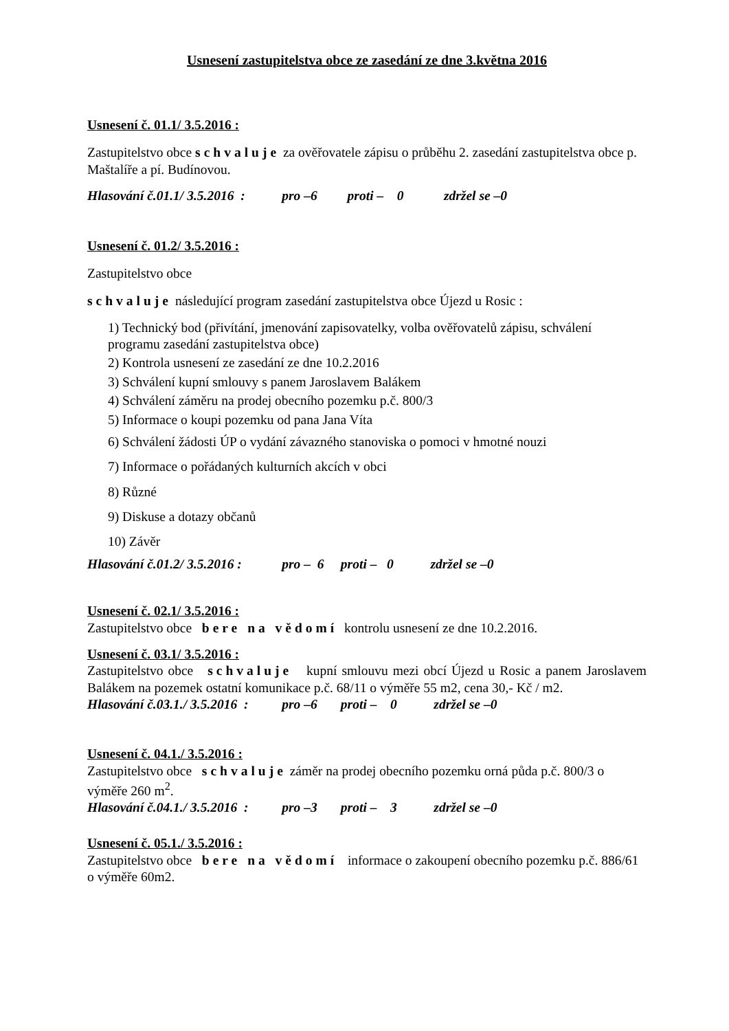Usnesení zastupitelstva obce ze zasedání ze dne 3.května 2016
Usnesení č. 01.1/ 3.5.2016 :
Zastupitelstvo obce schvaluje za ověřovatele zápisu o průběhu 2. zasedání zastupitelstva obce p. Maštalíře a pí. Budínovou.
Hlasování č.01.1/ 3.5.2016 : pro –6 proti – 0 zdržel se –0
Usnesení č. 01.2/ 3.5.2016 :
Zastupitelstvo obce
schvaluje následující program zasedání zastupitelstva obce Újezd u Rosic :
1) Technický bod (přivítání, jmenování zapisovatelky, volba ověřovatelů zápisu, schválení programu zasedání zastupitelstva obce)
2) Kontrola usnesení ze zasedání ze dne 10.2.2016
3) Schválení kupní smlouvy s panem Jaroslavem Balákem
4) Schválení záměru na prodej obecního pozemku p.č. 800/3
5) Informace o koupi pozemku od pana Jana Víta
6) Schválení žádosti ÚP o vydání závazného stanoviska o pomoci v hmotné nouzi
7) Informace o pořádaných kulturních akcích v obci
8) Různé
9) Diskuse a dotazy občanů
10) Závěr
Hlasování č.01.2/ 3.5.2016 : pro – 6 proti – 0 zdržel se –0
Usnesení č. 02.1/ 3.5.2016 :
Zastupitelstvo obce bere na vědomí kontrolu usnesení ze dne 10.2.2016.
Usnesení č. 03.1/ 3.5.2016 :
Zastupitelstvo obce schvaluje kupní smlouvu mezi obcí Újezd u Rosic a panem Jaroslavem Balákem na pozemek ostatní komunikace p.č. 68/11 o výměře 55 m2, cena 30,- Kč / m2.
Hlasování č.03.1./ 3.5.2016 : pro –6 proti – 0 zdržel se –0
Usnesení č. 04.1./ 3.5.2016 :
Zastupitelstvo obce schvaluje záměr na prodej obecního pozemku orná půda p.č. 800/3 o výměře 260 m<sup>2</sup>.
Hlasování č.04.1./ 3.5.2016 : pro –3 proti – 3 zdržel se –0
Usnesení č. 05.1./ 3.5.2016 :
Zastupitelstvo obce bere na vědomí informace o zakoupení obecního pozemku p.č. 886/61 o výměře 60m2.